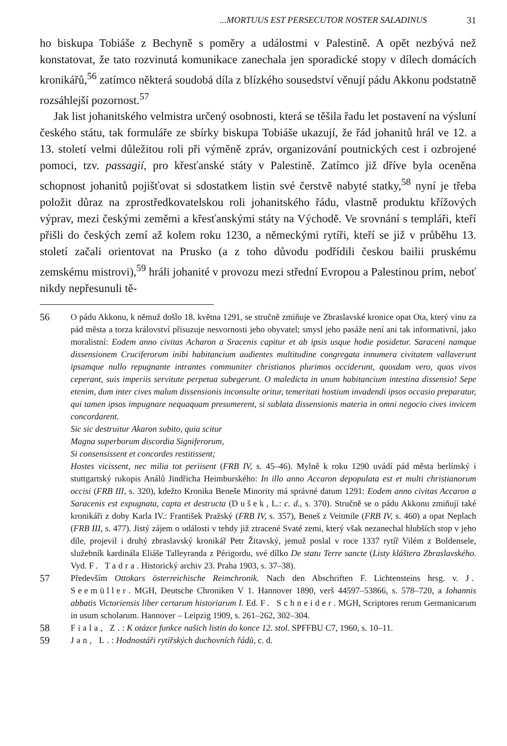...MORTUUS EST PERSECUTOR NOSTER SALADINUS 31
ho biskupa Tobiáše z Bechyně s poměry a událostmi v Palestině. A opět nezbývá než konstatovat, že tato rozvinutá komunikace zanechala jen sporadické stopy v dílech domácích kronikářů,<sup>56</sup> zatímco některá soudobá díla z blízkého sousedství věnují pádu Akkonu podstatně rozsáhlejší pozornost.<sup>57</sup>
Jak list johanitského velmistra určený osobnosti, která se těšila řadu let postavení na výsluní českého státu, tak formuláře ze sbírky biskupa Tobiáše ukazují, že řád johanitů hrál ve 12. a 13. století velmi důležitou roli při výměně zpráv, organizování poutnických cest i ozbrojené pomoci, tzv. passagií, pro křesťanské státy v Palestině. Zatímco již dříve byla oceněna schopnost johanitů pojišťovat si sdostatkem listin své čerstvě nabyté statky,<sup>58</sup> nyní je třeba položit důraz na zprostředkovatelskou roli johanitského řádu, vlastně produktu křížových výprav, mezi českými zeměmi a křesťanskými státy na Východě. Ve srovnání s templáři, kteří přišli do českých zemí až kolem roku 1230, a německými rytíři, kteří se již v průběhu 13. století začali orientovat na Prusko (a z toho důvodu podřídili českou bailii pruskému zemskému mistrovi),<sup>59</sup> hráli johanité v provozu mezi střední Evropou a Palestinou prim, neboť nikdy nepřesunuli tě-
56 O pádu Akkonu, k němuž došlo 18. května 1291, se stručně zmiňuje ve Zbraslavské kronice opat Ota, který vinu za pád města a torza království přisuzuje nesvornosti jeho obyvatel; smysl jeho pasáže není ani tak informativní, jako moralistní: Eodem anno civitas Acharon a Sracenis capitur et ab ipsis usque hodie posidetur. Saraceni namque dissensionem Cruciferorum inibi habitancium audientes multitudine congregata innumera civitatem vallaverunt ipsamque nullo repugnante intrantes communiter christianos plurimos occiderunt, quosdam vero, quos vivos ceperant, suis imperiis servitute perpetua subegerunt. O maledicta in unum habitancium intestina dissensio! Sepe etenim, dum inter cives malum dissensionis inconsulte oritur, temeritati hostium invadendi ipsos occasio preparatur, qui tamen ipsos impugnare nequaquam presumerent, si sublata dissensionis materia in omni negocio cives invicem concordarent.
Sic sic destruitur Akaron subito, quia scitur
Magna superborum discordia Signiferorum,
Si consensissent et concordes restitissent;
Hostes vicissent, nec milia tot periisent (FRB IV, s. 45–46). Mylně k roku 1290 uvádí pád města berlínský i stuttgartský rukopis Análů Jindřicha Heimburského: In illo anno Accaron depopulata est et multi christianorum occisi (FRB III, s. 320), kdežto Kronika Beneše Minority má správné datum 1291: Eodem anno civitas Accaron a Saracenis est expugnata, capta et destructa (Dušek, L.: c. d., s. 370). Stručně se o pádu Akkonu zmiňují také kronikáři z doby Karla IV.: František Pražský (FRB IV, s. 357), Beneš z Veitmile (FRB IV, s. 460) a opat Neplach (FRB III, s. 477). Jistý zájem o události v tehdy již ztracené Svaté zemi, který však nezanechal hlubších stop v jeho díle, projevil i druhý zbraslavský kronikář Petr Žitavský, jemuž poslal v roce 1337 rytíř Vilém z Boldensele, služebník kardinála Eliáše Talleyranda z Périgordu, své dílko De statu Terre sancte (Listy kláštera Zbraslavského. Vyd. F. Tadra. Historický archiv 23. Praha 1903, s. 37–38).
57 Především Ottokars österreichische Reimchronik. Nach den Abschriften F. Lichtensteins hrsg. v. J. Seemüller. MGH, Deutsche Chroniken V 1. Hannover 1890, verš 44597–53866, s. 578–720, a Iohannis abbatis Victoriensis liber certarum historiarum I. Ed. F. Schneider. MGH, Scriptores rerum Germanicarum in usum scholarum. Hannover – Leipzig 1909, s. 261–262, 302–304.
58 Fiala, Z.: K otázce funkce našich listin do konce 12. stol. SPFFBU C7, 1960, s. 10–11.
59 Jan, L.: Hodnostáři rytířských duchovních řádů, c. d.